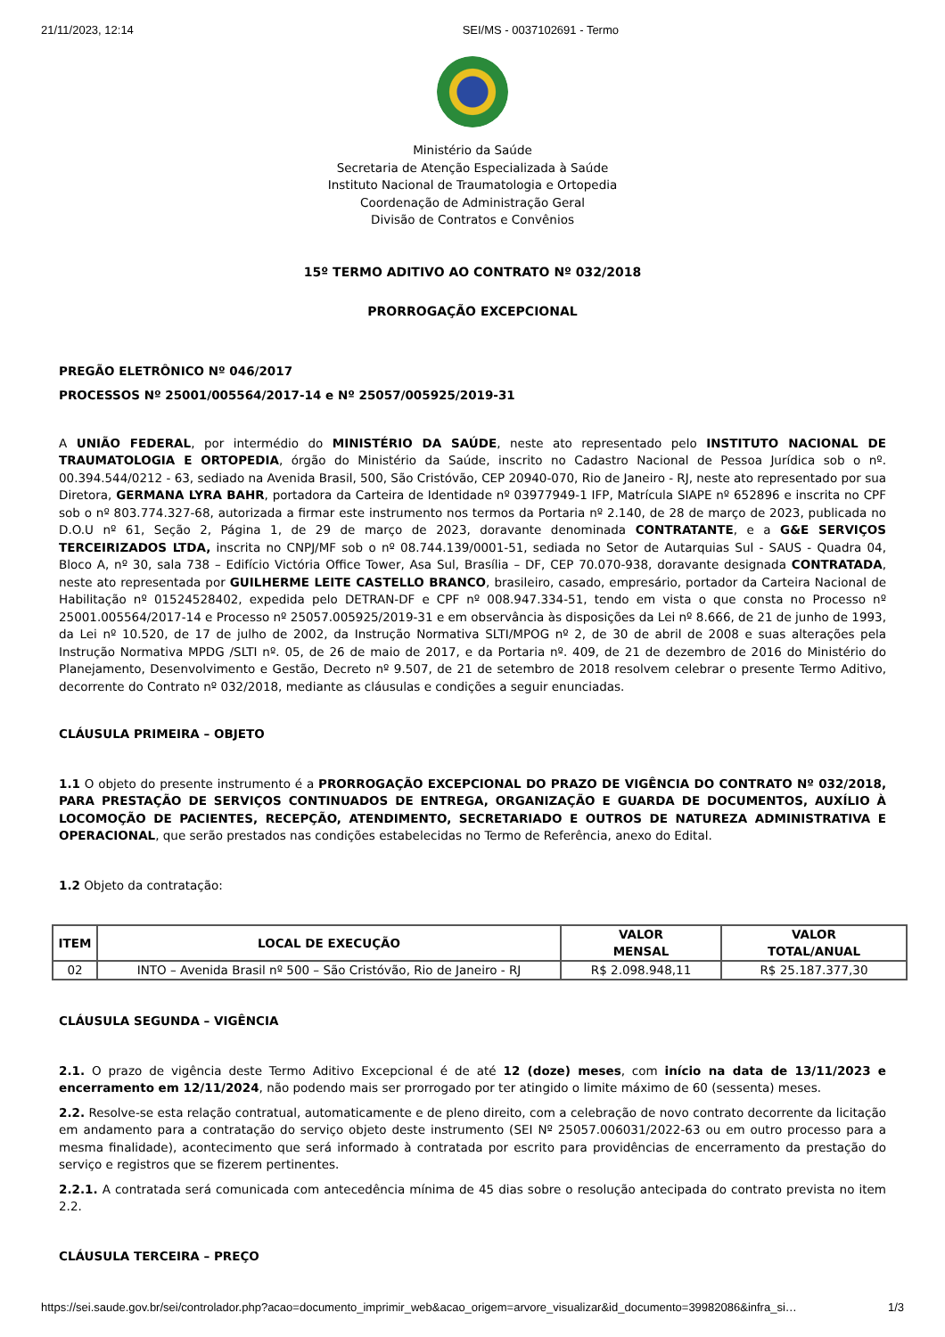21/11/2023, 12:14 SEI/MS - 0037102691 - Termo
Ministério da Saúde
Secretaria de Atenção Especializada à Saúde
Instituto Nacional de Traumatologia e Ortopedia
Coordenação de Administração Geral
Divisão de Contratos e Convênios
15º TERMO ADITIVO AO CONTRATO Nº 032/2018
PRORROGAÇÃO EXCEPCIONAL
PREGÃO ELETRÔNICO Nº 046/2017
PROCESSOS Nº 25001/005564/2017-14 e Nº 25057/005925/2019-31
A UNIÃO FEDERAL, por intermédio do MINISTÉRIO DA SAÚDE, neste ato representado pelo INSTITUTO NACIONAL DE TRAUMATOLOGIA E ORTOPEDIA, órgão do Ministério da Saúde, inscrito no Cadastro Nacional de Pessoa Jurídica sob o nº. 00.394.544/0212 - 63, sediado na Avenida Brasil, 500, São Cristóvão, CEP 20940-070, Rio de Janeiro - RJ, neste ato representado por sua Diretora, GERMANA LYRA BAHR, portadora da Carteira de Identidade nº 03977949-1 IFP, Matrícula SIAPE nº 652896 e inscrita no CPF sob o nº 803.774.327-68, autorizada a firmar este instrumento nos termos da Portaria nº 2.140, de 28 de março de 2023, publicada no D.O.U nº 61, Seção 2, Página 1, de 29 de março de 2023, doravante denominada CONTRATANTE, e a G&E SERVIÇOS TERCEIRIZADOS LTDA, inscrita no CNPJ/MF sob o nº 08.744.139/0001-51, sediada no Setor de Autarquias Sul - SAUS - Quadra 04, Bloco A, nº 30, sala 738 – Edifício Victória Office Tower, Asa Sul, Brasília – DF, CEP 70.070-938, doravante designada CONTRATADA, neste ato representada por GUILHERME LEITE CASTELLO BRANCO, brasileiro, casado, empresário, portador da Carteira Nacional de Habilitação nº 01524528402, expedida pelo DETRAN-DF e CPF nº 008.947.334-51, tendo em vista o que consta no Processo nº 25001.005564/2017-14 e Processo nº 25057.005925/2019-31 e em observância às disposições da Lei nº 8.666, de 21 de junho de 1993, da Lei nº 10.520, de 17 de julho de 2002, da Instrução Normativa SLTI/MPOG nº 2, de 30 de abril de 2008 e suas alterações pela Instrução Normativa MPDG /SLTI nº. 05, de 26 de maio de 2017, e da Portaria nº. 409, de 21 de dezembro de 2016 do Ministério do Planejamento, Desenvolvimento e Gestão, Decreto nº 9.507, de 21 de setembro de 2018 resolvem celebrar o presente Termo Aditivo, decorrente do Contrato nº 032/2018, mediante as cláusulas e condições a seguir enunciadas.
CLÁUSULA PRIMEIRA – OBJETO
1.1 O objeto do presente instrumento é a PRORROGAÇÃO EXCEPCIONAL DO PRAZO DE VIGÊNCIA DO CONTRATO Nº 032/2018, PARA PRESTAÇÃO DE SERVIÇOS CONTINUADOS DE ENTREGA, ORGANIZAÇÃO E GUARDA DE DOCUMENTOS, AUXÍLIO À LOCOMOÇÃO DE PACIENTES, RECEPÇÃO, ATENDIMENTO, SECRETARIADO E OUTROS DE NATUREZA ADMINISTRATIVA E OPERACIONAL, que serão prestados nas condições estabelecidas no Termo de Referência, anexo do Edital.
1.2 Objeto da contratação:
| ITEM | LOCAL DE EXECUÇÃO | VALOR MENSAL | VALOR TOTAL/ANUAL |
| --- | --- | --- | --- |
| 02 | INTO – Avenida Brasil nº 500 – São Cristóvão, Rio de Janeiro - RJ | R$ 2.098.948,11 | R$ 25.187.377,30 |
CLÁUSULA SEGUNDA – VIGÊNCIA
2.1. O prazo de vigência deste Termo Aditivo Excepcional é de até 12 (doze) meses, com início na data de 13/11/2023 e encerramento em 12/11/2024, não podendo mais ser prorrogado por ter atingido o limite máximo de 60 (sessenta) meses.
2.2. Resolve-se esta relação contratual, automaticamente e de pleno direito, com a celebração de novo contrato decorrente da licitação em andamento para a contratação do serviço objeto deste instrumento (SEI Nº 25057.006031/2022-63 ou em outro processo para a mesma finalidade), acontecimento que será informado à contratada por escrito para providências de encerramento da prestação do serviço e registros que se fizerem pertinentes.
2.2.1. A contratada será comunicada com antecedência mínima de 45 dias sobre o resolução antecipada do contrato prevista no item 2.2.
CLÁUSULA TERCEIRA – PREÇO
https://sei.saude.gov.br/sei/controlador.php?acao=documento_imprimir_web&acao_origem=arvore_visualizar&id_documento=39982086&infra_si… 1/3